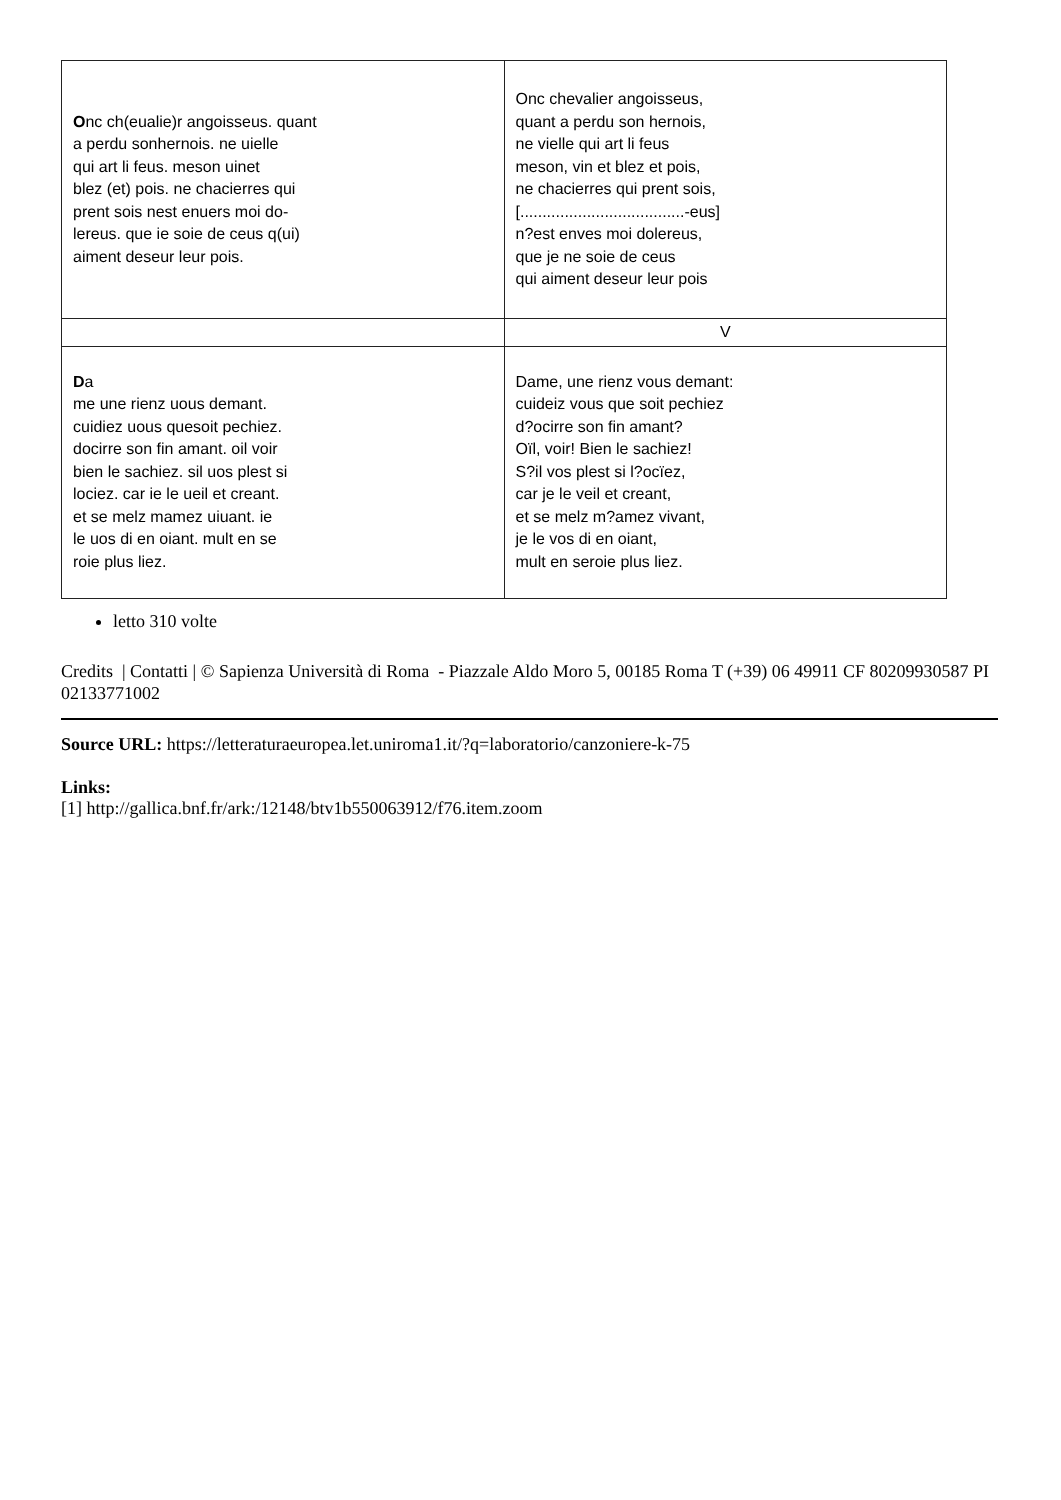| O nc ch(eualie)r angoisseus. quant a perdu sonhernois. ne uielle qui art li feus. meson uinet blez (et) pois. ne chacierres qui prent sois nest enuers moi do- lereus. que ie soie de ceus q(ui) aiment deseur leur pois. | Onc chevalier angoisseus, quant a perdu son hernois, ne vielle qui art li feus meson, vin et blez et pois, ne chacierres qui prent sois, [.....................................-eus] n?est enves moi dolereus, que je ne soie de ceus qui aiment deseur leur pois |
| | V |
| D a me une rienz uous demant. cuidiez uous quesoit pechiez. docirre son fin amant. oil voir bien le sachiez. sil uos plest si lociez. car ie le ueil et creant. et se melz mamez uiuant. ie le uos di en oiant. mult en se roie plus liez. | Dame, une rienz vous demant: cuideiz vous que soit pechiez d?ocirre son fin amant? Oïl, voir! Bien le sachiez! S?il vos plest si l?ocïez, car je le veil et creant, et se melz m?amez vivant, je le vos di en oiant, mult en seroie plus liez. |
letto 310 volte
Credits | Contatti | © Sapienza Università di Roma - Piazzale Aldo Moro 5, 00185 Roma T (+39) 06 49911 CF 80209930587 PI 02133771002
Source URL: https://letteraturaeuropea.let.uniroma1.it/?q=laboratorio/canzoniere-k-75
Links:
[1] http://gallica.bnf.fr/ark:/12148/btv1b550063912/f76.item.zoom